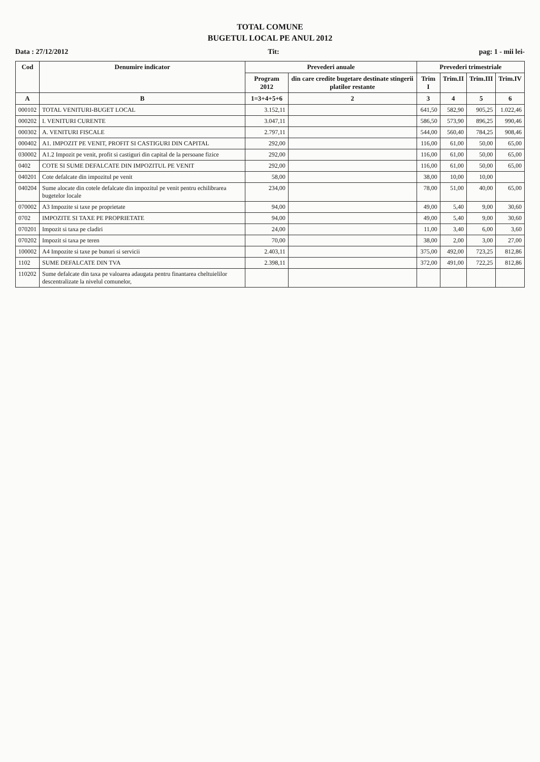TOTAL COMUNE
BUGETUL LOCAL PE ANUL 2012
Data : 27/12/2012 Tit: pag: 1 - mii lei-
| Cod | Denumire indicator | Prevederi anuale | | Prevederi trimestriale | | | |
| --- | --- | --- | --- | --- | --- | --- | --- |
| | | Program 2012 | din care credite bugetare destinate stingerii platilor restante | Trim I | Trim.II | Trim.III | Trim.IV |
| A | B | 1=3+4+5+6 | 2 | 3 | 4 | 5 | 6 |
| 000102 | TOTAL VENITURI-BUGET LOCAL | 3.152,11 | | 641,50 | 582,90 | 905,25 | 1.022,46 |
| 000202 | I. VENITURI CURENTE | 3.047,11 | | 586,50 | 573,90 | 896,25 | 990,46 |
| 000302 | A. VENITURI FISCALE | 2.797,11 | | 544,00 | 560,40 | 784,25 | 908,46 |
| 000402 | A1. IMPOZIT PE VENIT, PROFIT SI CASTIGURI DIN CAPITAL | 292,00 | | 116,00 | 61,00 | 50,00 | 65,00 |
| 030002 | A1.2 Impozit pe venit, profit si castiguri din capital de la persoane fizice | 292,00 | | 116,00 | 61,00 | 50,00 | 65,00 |
| 0402 | COTE SI SUME DEFALCATE DIN IMPOZITUL PE VENIT | 292,00 | | 116,00 | 61,00 | 50,00 | 65,00 |
| 040201 | Cote defalcate din impozitul pe venit | 58,00 | | 38,00 | 10,00 | 10,00 | |
| 040204 | Sume alocate din cotele defalcate din impozitul pe venit pentru echilibrarea bugetelor locale | 234,00 | | 78,00 | 51,00 | 40,00 | 65,00 |
| 070002 | A3 Impozite si taxe pe proprietate | 94,00 | | 49,00 | 5,40 | 9,00 | 30,60 |
| 0702 | IMPOZITE SI TAXE PE PROPRIETATE | 94,00 | | 49,00 | 5,40 | 9,00 | 30,60 |
| 070201 | Impozit si taxa pe cladiri | 24,00 | | 11,00 | 3,40 | 6,00 | 3,60 |
| 070202 | Impozit si taxa pe teren | 70,00 | | 38,00 | 2,00 | 3,00 | 27,00 |
| 100002 | A4 Impozite si taxe pe bunuri si servicii | 2.403,11 | | 375,00 | 492,00 | 723,25 | 812,86 |
| 1102 | SUME DEFALCATE DIN TVA | 2.398,11 | | 372,00 | 491,00 | 722,25 | 812,86 |
| 110202 | Sume defalcate din taxa pe valoarea adaugata pentru finantarea cheltuielilor descentralizate la nivelul comunelor, | | | | | | |